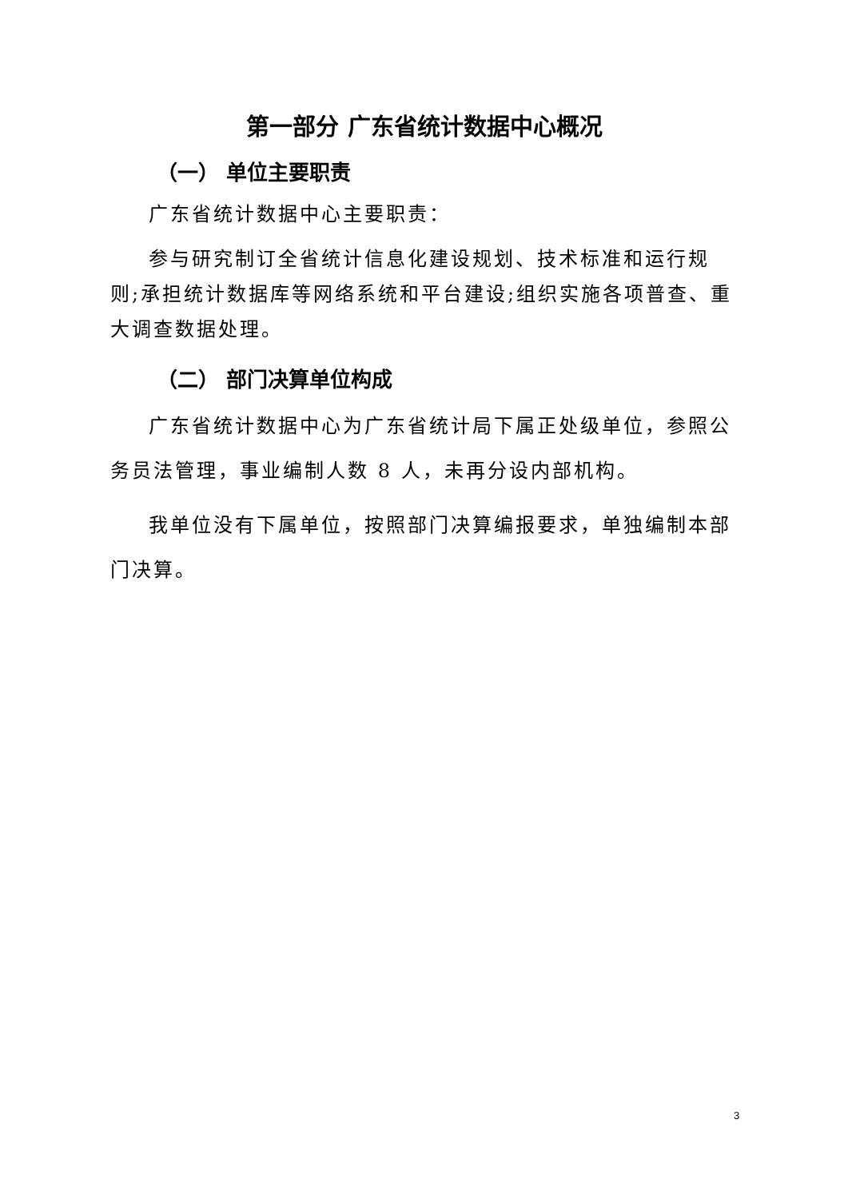第一部分 广东省统计数据中心概况
（一） 单位主要职责
广东省统计数据中心主要职责：
参与研究制订全省统计信息化建设规划、技术标准和运行规则;承担统计数据库等网络系统和平台建设;组织实施各项普查、重大调查数据处理。
（二） 部门决算单位构成
广东省统计数据中心为广东省统计局下属正处级单位，参照公务员法管理，事业编制人数 8 人，未再分设内部机构。
我单位没有下属单位，按照部门决算编报要求，单独编制本部门决算。
3